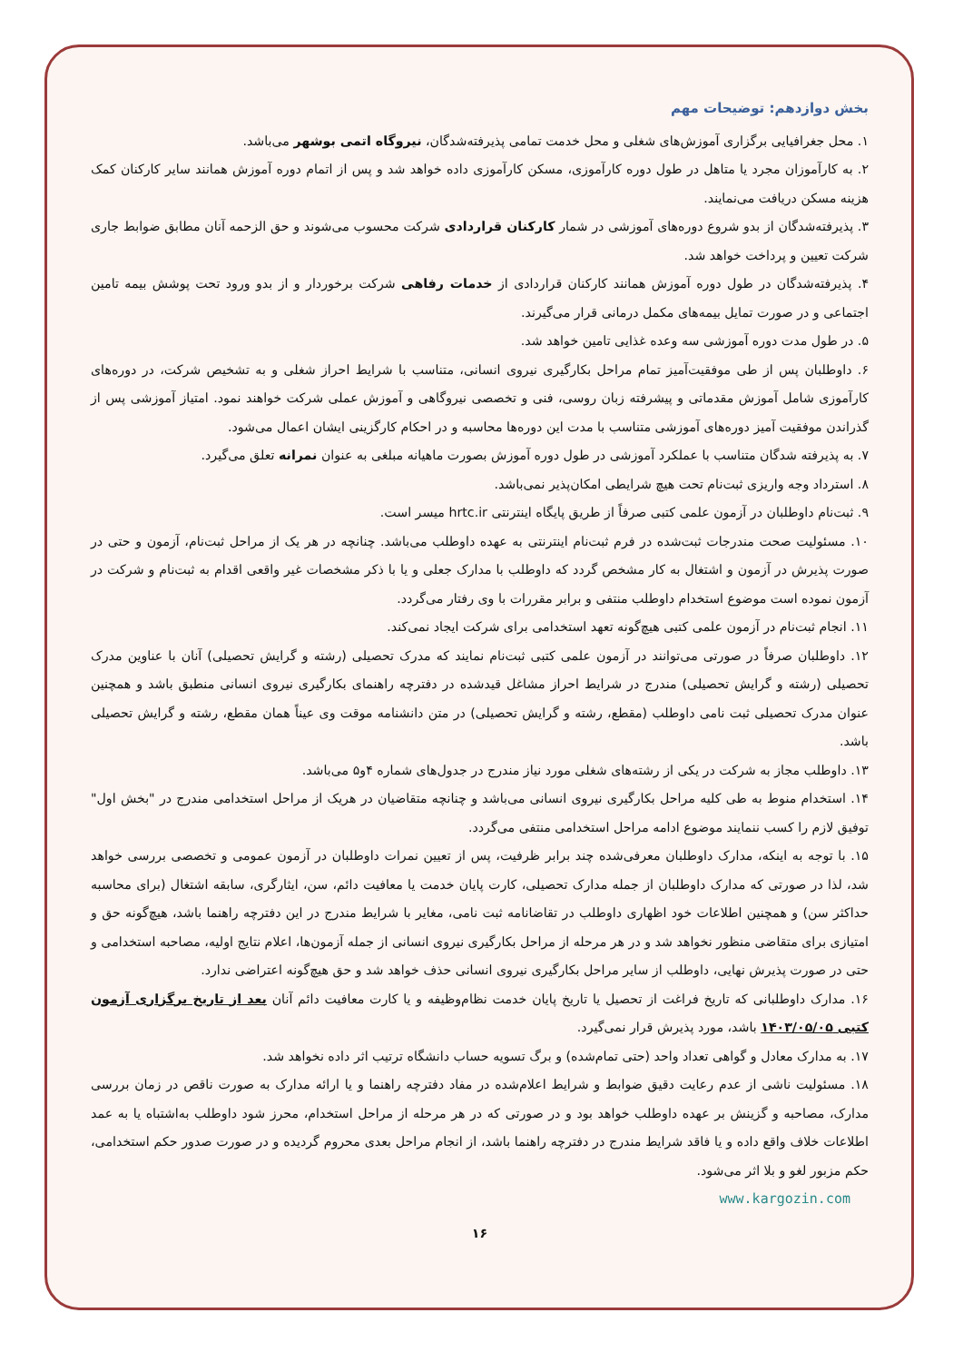بخش دوازدهم: توضیحات مهم
۱. محل جغرافیایی برگزاری آموزش‌های شغلی و محل خدمت تمامی پذیرفته‌شدگان، نیروگاه اتمی بوشهر می‌باشد.
۲. به کارآموزان مجرد یا متاهل در طول دوره کارآموزی، مسکن کارآموزی داده خواهد شد و پس از اتمام دوره آموزش همانند سایر کارکنان کمک هزینه مسکن دریافت می‌نمایند.
۳. پذیرفته‌شدگان از بدو شروع دوره‌های آموزشی در شمار کارکنان قراردادی شرکت محسوب می‌شوند و حق الزحمه آنان مطابق ضوابط جاری شرکت تعیین و پرداخت خواهد شد.
۴. پذیرفته‌شدگان در طول دوره آموزش همانند کارکنان قراردادی از خدمات رفاهی شرکت برخوردار و از بدو ورود تحت پوشش بیمه تامین اجتماعی و در صورت تمایل بیمه‌های مکمل درمانی قرار می‌گیرند.
۵. در طول مدت دوره آموزشی سه وعده غذایی تامین خواهد شد.
۶. داوطلبان پس از طی موفقیت‌آمیز تمام مراحل بکارگیری نیروی انسانی، متناسب با شرایط احراز شغلی و به تشخیص شرکت، در دوره‌های کارآموزی شامل آموزش مقدماتی و پیشرفته زبان روسی، فنی و تخصصی نیروگاهی و آموزش عملی شرکت خواهند نمود. امتیاز آموزشی پس از گذراندن موفقیت آمیز دوره‌های آموزشی متناسب با مدت این دوره‌ها محاسبه و در احکام کارگزینی ایشان اعمال می‌شود.
۷. به پذیرفته شدگان متناسب با عملکرد آموزشی در طول دوره آموزش بصورت ماهیانه مبلغی به عنوان نمرانه تعلق می‌گیرد.
۸. استرداد وجه واریزی ثبت‌نام تحت هیچ شرایطی امکان‌پذیر نمی‌باشد.
۹. ثبت‌نام داوطلبان در آزمون علمی کتبی صرفاً از طریق پایگاه اینترنتی hrtc.ir میسر است.
۱۰. مسئولیت صحت مندرجات ثبت‌شده در فرم ثبت‌نام اینترنتی به عهده داوطلب می‌باشد. چنانچه در هر یک از مراحل ثبت‌نام، آزمون و حتی در صورت پذیرش در آزمون و اشتغال به کار مشخص گردد که داوطلب با مدارک جعلی و یا با ذکر مشخصات غیر واقعی اقدام به ثبت‌نام و شرکت در آزمون نموده است موضوع استخدام داوطلب منتفی و برابر مقررات با وی رفتار می‌گردد.
۱۱. انجام ثبت‌نام در آزمون علمی کتبی هیچ‌گونه تعهد استخدامی برای شرکت ایجاد نمی‌کند.
۱۲. داوطلبان صرفاً در صورتی می‌توانند در آزمون علمی کتبی ثبت‌نام نمایند که مدرک تحصیلی (رشته و گرایش تحصیلی) آنان با عناوین مدرک تحصیلی (رشته و گرایش تحصیلی) مندرج در شرایط احراز مشاغل قیدشده در دفترچه راهنمای بکارگیری نیروی انسانی منطبق باشد و همچنین عنوان مدرک تحصیلی ثبت نامی داوطلب (مقطع، رشته و گرایش تحصیلی) در متن دانشنامه موقت وی عیناً همان مقطع، رشته و گرایش تحصیلی باشد.
۱۳. داوطلب مجاز به شرکت در یکی از رشته‌های شغلی مورد نیاز مندرج در جدول‌های شماره ۴و۵ می‌باشد.
۱۴. استخدام منوط به طی کلیه مراحل بکارگیری نیروی انسانی می‌باشد و چنانچه متقاضیان در هریک از مراحل استخدامی مندرج در "بخش اول" توفیق لازم را کسب ننمایند موضوع ادامه مراحل استخدامی منتفی می‌گردد.
۱۵. با توجه به اینکه، مدارک داوطلبان معرفی‌شده چند برابر ظرفیت، پس از تعیین نمرات داوطلبان در آزمون عمومی و تخصصی بررسی خواهد شد، لذا در صورتی که مدارک داوطلبان از جمله مدارک تحصیلی، کارت پایان خدمت یا معافیت دائم، سن، ایثارگری، سابقه اشتغال (برای محاسبه حداکثر سن) و همچنین اطلاعات خود اظهاری داوطلب در تقاضانامه ثبت نامی، مغایر با شرایط مندرج در این دفترچه راهنما باشد، هیچ‌گونه حق و امتیازی برای متقاضی منظور نخواهد شد و در هر مرحله از مراحل بکارگیری نیروی انسانی از جمله آزمون‌ها، اعلام نتایج اولیه، مصاحبه استخدامی و حتی در صورت پذیرش نهایی، داوطلب از سایر مراحل بکارگیری نیروی انسانی حذف خواهد شد و حق هیچ‌گونه اعتراضی ندارد.
۱۶. مدارک داوطلبانی که تاریخ فراغت از تحصیل یا تاریخ پایان خدمت نظام‌وظیفه و یا کارت معافیت دائم آنان بعد از تاریخ برگزاری آزمون کتبی ۱۴۰۳/۰۵/۰۵ باشد، مورد پذیرش قرار نمی‌گیرد.
۱۷. به مدارک معادل و گواهی تعداد واحد (حتی تمام‌شده) و برگ تسویه حساب دانشگاه ترتیب اثر داده نخواهد شد.
۱۸. مسئولیت ناشی از عدم رعایت دقیق ضوابط و شرایط اعلام‌شده در مفاد دفترچه راهنما و یا ارائه مدارک به صورت ناقص در زمان بررسی مدارک، مصاحبه و گزینش بر عهده داوطلب خواهد بود و در صورتی که در هر مرحله از مراحل استخدام، محرز شود داوطلب به‌اشتباه یا به عمد اطلاعات خلاف واقع داده و یا فاقد شرایط مندرج در دفترچه راهنما باشد، از انجام مراحل بعدی محروم گردیده و در صورت صدور حکم استخدامی، حکم مزبور لغو و بلا اثر می‌شود.
www.kargozin.com
۱۶